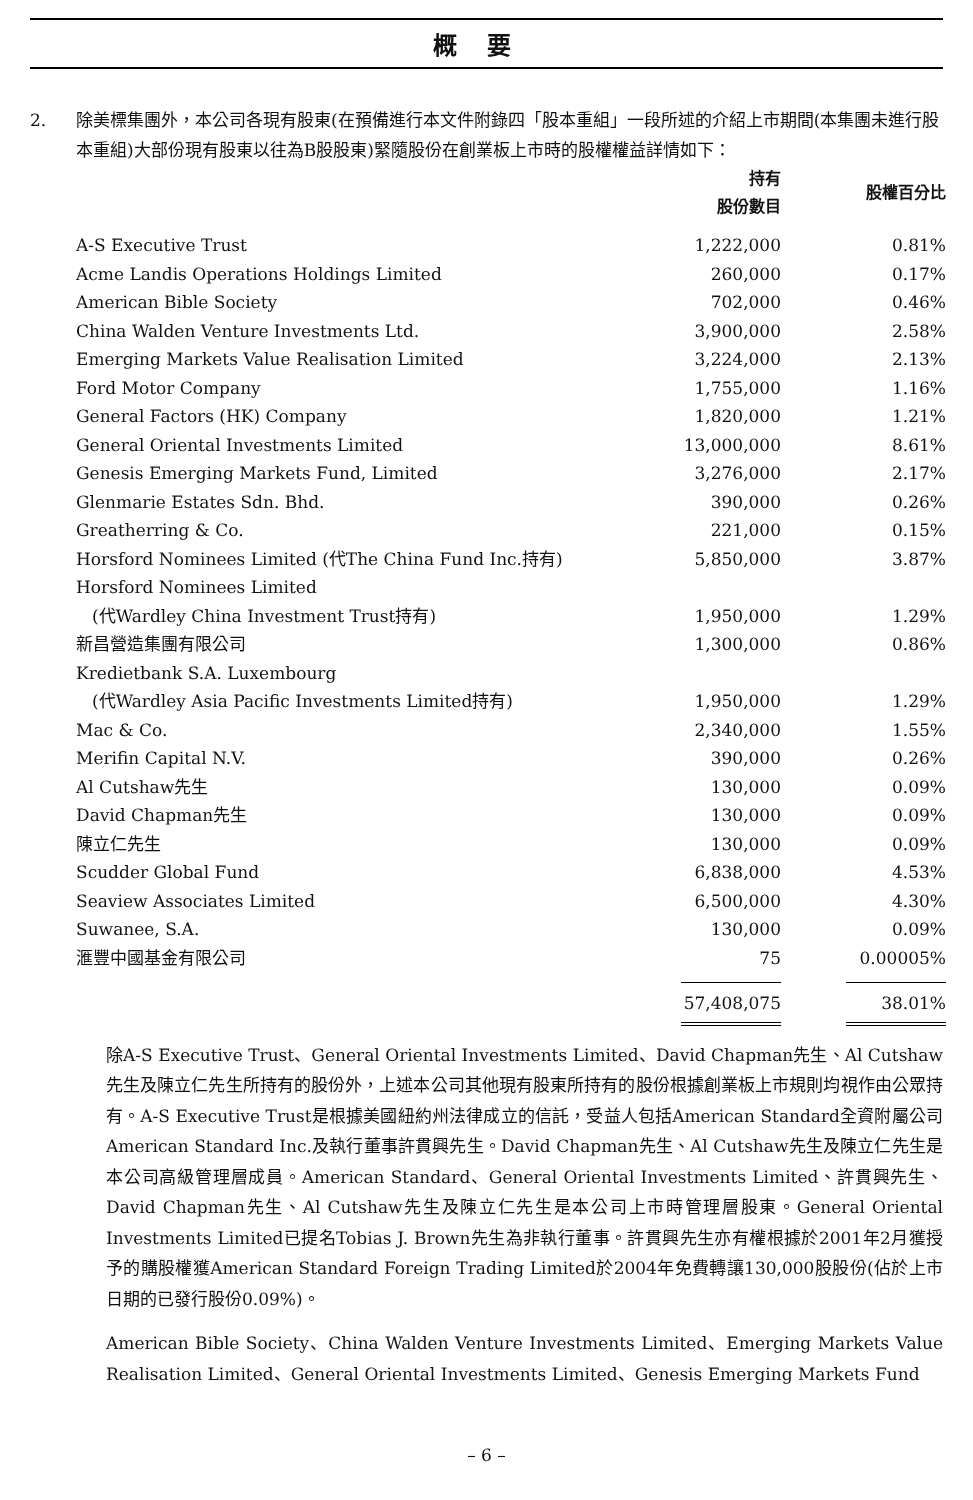概要
2. 除美標集團外，本公司各現有股東(在預備進行本文件附錄四「股本重組」一段所述的介紹上市期間(本集團未進行股本重組)大部份現有股東以往為B股股東)緊隨股份在創業板上市時的股權權益詳情如下：
| | 持有 股份數目 | 股權百分比 |
| --- | --- | --- |
| A-S Executive Trust | 1,222,000 | 0.81% |
| Acme Landis Operations Holdings Limited | 260,000 | 0.17% |
| American Bible Society | 702,000 | 0.46% |
| China Walden Venture Investments Ltd. | 3,900,000 | 2.58% |
| Emerging Markets Value Realisation Limited | 3,224,000 | 2.13% |
| Ford Motor Company | 1,755,000 | 1.16% |
| General Factors (HK) Company | 1,820,000 | 1.21% |
| General Oriental Investments Limited | 13,000,000 | 8.61% |
| Genesis Emerging Markets Fund, Limited | 3,276,000 | 2.17% |
| Glenmarie Estates Sdn. Bhd. | 390,000 | 0.26% |
| Greatherring & Co. | 221,000 | 0.15% |
| Horsford Nominees Limited (代The China Fund Inc.持有) | 5,850,000 | 3.87% |
| Horsford Nominees Limited | | |
| (代Wardley China Investment Trust持有) | 1,950,000 | 1.29% |
| 新昌營造集團有限公司 | 1,300,000 | 0.86% |
| Kredietbank S.A. Luxembourg | | |
| (代Wardley Asia Pacific Investments Limited持有) | 1,950,000 | 1.29% |
| Mac & Co. | 2,340,000 | 1.55% |
| Merifin Capital N.V. | 390,000 | 0.26% |
| Al Cutshaw先生 | 130,000 | 0.09% |
| David Chapman先生 | 130,000 | 0.09% |
| 陳立仁先生 | 130,000 | 0.09% |
| Scudder Global Fund | 6,838,000 | 4.53% |
| Seaview Associates Limited | 6,500,000 | 4.30% |
| Suwanee, S.A. | 130,000 | 0.09% |
| 滙豐中國基金有限公司 | 75 | 0.00005% |
| | 57,408,075 | 38.01% |
除A-S Executive Trust、General Oriental Investments Limited、David Chapman先生、Al Cutshaw先生及陳立仁先生所持有的股份外，上述本公司其他現有股東所持有的股份根據創業板上市規則均視作由公眾持有。A-S Executive Trust是根據美國紐約州法律成立的信託，受益人包括American Standard全資附屬公司American Standard Inc.及執行董事許貫興先生。David Chapman先生、Al Cutshaw先生及陳立仁先生是本公司高級管理層成員。American Standard、General Oriental Investments Limited、許貫興先生、David Chapman先生、Al Cutshaw先生及陳立仁先生是本公司上市時管理層股東。General Oriental Investments Limited已提名Tobias J. Brown先生為非執行董事。許貫興先生亦有權根據於2001年2月獲授予的購股權獲American Standard Foreign Trading Limited於2004年免費轉讓130,000股股份(佔於上市日期的已發行股份0.09%)。
American Bible Society、China Walden Venture Investments Limited、Emerging Markets Value Realisation Limited、General Oriental Investments Limited、Genesis Emerging Markets Fund
– 6 –